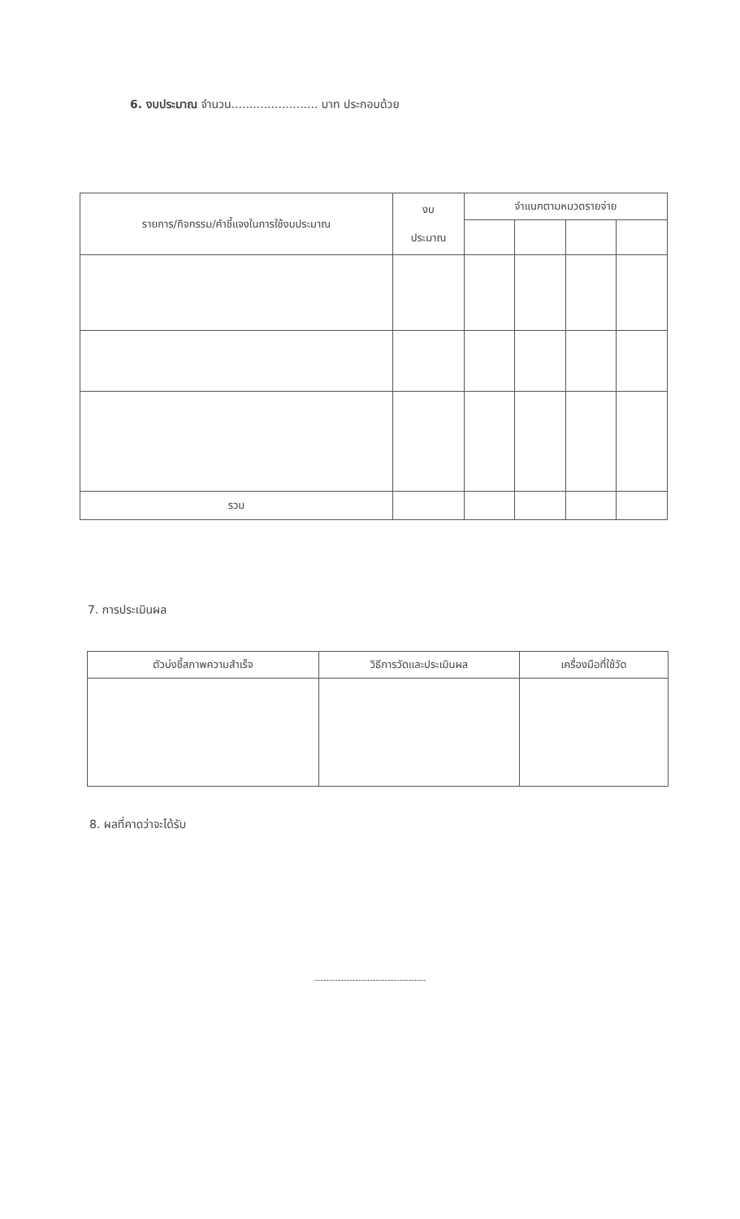6. งบประมาณ จำนวน........................ บาท ประกอบด้วย
| รายการ/กิจกรรม/คำชี้แจงในการใช้งบประมาณ | งบ ประมาณ | จำแนกตามหมวดรายจ่าย | | | |
| --- | --- | --- | --- | --- | --- |
| รวม | | | | | |
7. การประเมินผล
| ตัวบ่งชี้สภาพความสำเร็จ | วิธีการวัดและประเมินผล | เครื่องมือที่ใช้วัด |
| --- | --- | --- |
8. ผลที่คาดว่าจะได้รับ
--------------------------------------